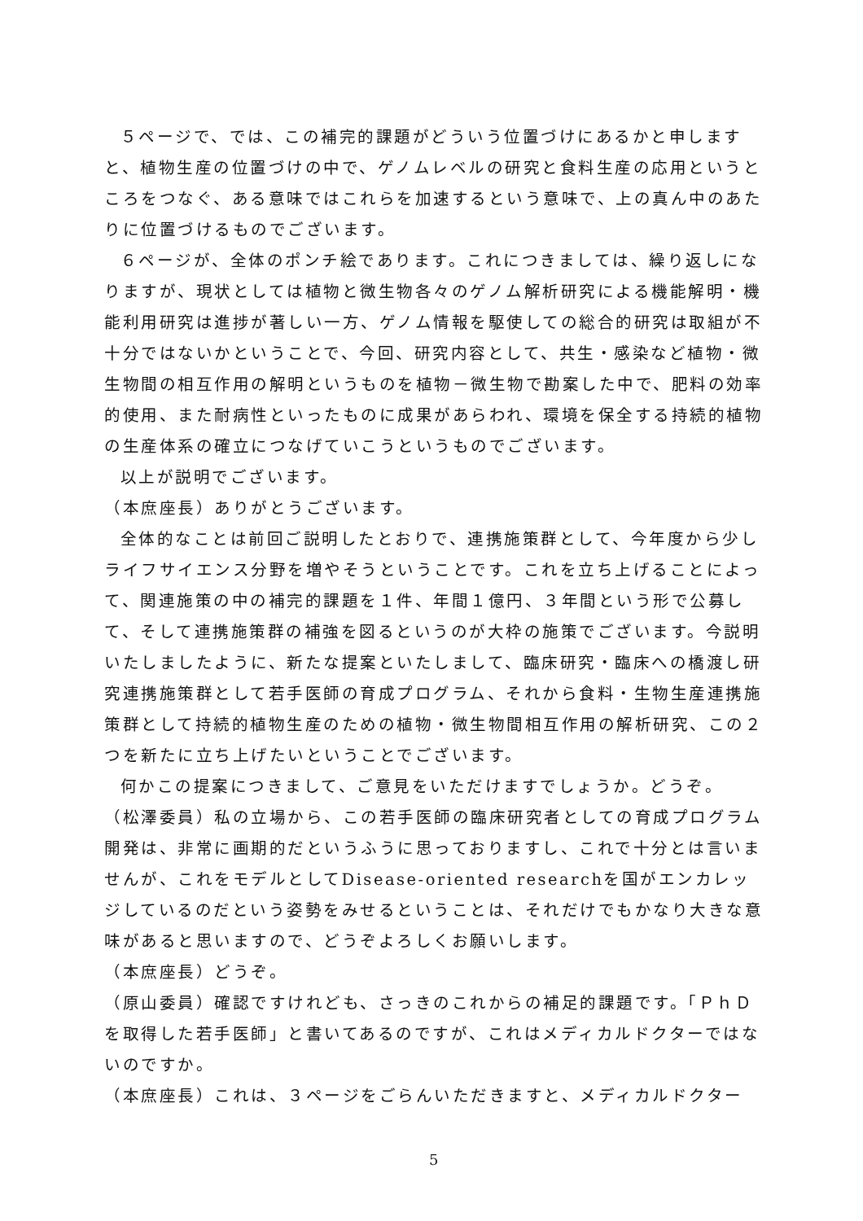５ページで、では、この補完的課題がどういう位置づけにあるかと申しますと、植物生産の位置づけの中で、ゲノムレベルの研究と食料生産の応用というところをつなぐ、ある意味ではこれらを加速するという意味で、上の真ん中のあたりに位置づけるものでございます。
６ページが、全体のポンチ絵であります。これにつきましては、繰り返しになりますが、現状としては植物と微生物各々のゲノム解析研究による機能解明・機能利用研究は進捗が著しい一方、ゲノム情報を駆使しての総合的研究は取組が不十分ではないかということで、今回、研究内容として、共生・感染など植物・微生物間の相互作用の解明というものを植物－微生物で勘案した中で、肥料の効率的使用、また耐病性といったものに成果があらわれ、環境を保全する持続的植物の生産体系の確立につなげていこうというものでございます。
以上が説明でございます。
（本庶座長）ありがとうございます。
全体的なことは前回ご説明したとおりで、連携施策群として、今年度から少しライフサイエンス分野を増やそうということです。これを立ち上げることによって、関連施策の中の補完的課題を１件、年間１億円、３年間という形で公募して、そして連携施策群の補強を図るというのが大枠の施策でございます。今説明いたしましたように、新たな提案といたしまして、臨床研究・臨床への橋渡し研究連携施策群として若手医師の育成プログラム、それから食料・生物生産連携施策群として持続的植物生産のための植物・微生物間相互作用の解析研究、この２つを新たに立ち上げたいということでございます。
何かこの提案につきまして、ご意見をいただけますでしょうか。どうぞ。
（松澤委員）私の立場から、この若手医師の臨床研究者としての育成プログラム開発は、非常に画期的だというふうに思っておりますし、これで十分とは言いませんが、これをモデルとしてDisease-oriented researchを国がエンカレッジしているのだという姿勢をみせるということは、それだけでもかなり大きな意味があると思いますので、どうぞよろしくお願いします。
（本庶座長）どうぞ。
（原山委員）確認ですけれども、さっきのこれからの補足的課題です。「ＰｈＤを取得した若手医師」と書いてあるのですが、これはメディカルドクターではないのですか。
（本庶座長）これは、３ページをごらんいただきますと、メディカルドクター
5